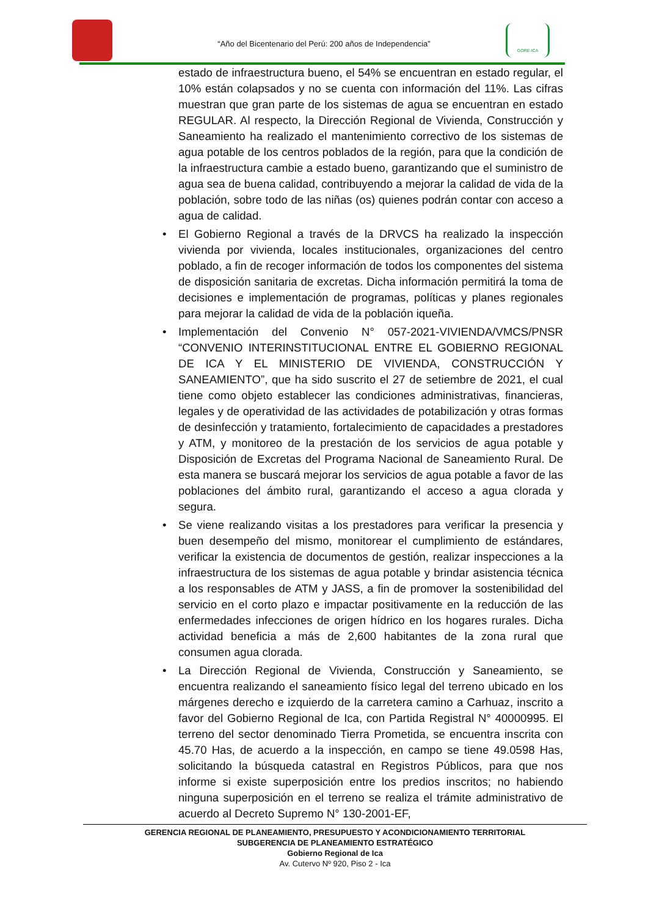“Año del Bicentenario del Perú: 200 años de Independencia”
GORE-ICA
estado de infraestructura bueno, el 54% se encuentran en estado regular, el 10% están colapsados y no se cuenta con información del 11%. Las cifras muestran que gran parte de los sistemas de agua se encuentran en estado REGULAR. Al respecto, la Dirección Regional de Vivienda, Construcción y Saneamiento ha realizado el mantenimiento correctivo de los sistemas de agua potable de los centros poblados de la región, para que la condición de la infraestructura cambie a estado bueno, garantizando que el suministro de agua sea de buena calidad, contribuyendo a mejorar la calidad de vida de la población, sobre todo de las niñas (os) quienes podrán contar con acceso a agua de calidad.
• El Gobierno Regional a través de la DRVCS ha realizado la inspección vivienda por vivienda, locales institucionales, organizaciones del centro poblado, a fin de recoger información de todos los componentes del sistema de disposición sanitaria de excretas. Dicha información permitirá la toma de decisiones e implementación de programas, políticas y planes regionales para mejorar la calidad de vida de la población iqueña.
• Implementación del Convenio N° 057-2021-VIVIENDA/VMCS/PNSR “CONVENIO INTERINSTITUCIONAL ENTRE EL GOBIERNO REGIONAL DE ICA Y EL MINISTERIO DE VIVIENDA, CONSTRUCCIÓN Y SANEAMIENTO”, que ha sido suscrito el 27 de setiembre de 2021, el cual tiene como objeto establecer las condiciones administrativas, financieras, legales y de operatividad de las actividades de potabilización y otras formas de desinfección y tratamiento, fortalecimiento de capacidades a prestadores y ATM, y monitoreo de la prestación de los servicios de agua potable y Disposición de Excretas del Programa Nacional de Saneamiento Rural. De esta manera se buscará mejorar los servicios de agua potable a favor de las poblaciones del ámbito rural, garantizando el acceso a agua clorada y segura.
• Se viene realizando visitas a los prestadores para verificar la presencia y buen desempeño del mismo, monitorear el cumplimiento de estándares, verificar la existencia de documentos de gestión, realizar inspecciones a la infraestructura de los sistemas de agua potable y brindar asistencia técnica a los responsables de ATM y JASS, a fin de promover la sostenibilidad del servicio en el corto plazo e impactar positivamente en la reducción de las enfermedades infecciones de origen hídrico en los hogares rurales. Dicha actividad beneficia a más de 2,600 habitantes de la zona rural que consumen agua clorada.
• La Dirección Regional de Vivienda, Construcción y Saneamiento, se encuentra realizando el saneamiento físico legal del terreno ubicado en los márgenes derecho e izquierdo de la carretera camino a Carhuaz, inscrito a favor del Gobierno Regional de Ica, con Partida Registral N° 40000995. El terreno del sector denominado Tierra Prometida, se encuentra inscrita con 45.70 Has, de acuerdo a la inspección, en campo se tiene 49.0598 Has, solicitando la búsqueda catastral en Registros Públicos, para que nos informe si existe superposición entre los predios inscritos; no habiendo ninguna superposición en el terreno se realiza el trámite administrativo de acuerdo al Decreto Supremo N° 130-2001-EF,
GERENCIA REGIONAL DE PLANEAMIENTO, PRESUPUESTO Y ACONDICIONAMIENTO TERRITORIAL
SUBGERENCIA DE PLANEAMIENTO ESTRATÉGICO
Gobierno Regional de Ica
Av. Cutervo Nº 920, Piso 2 - Ica